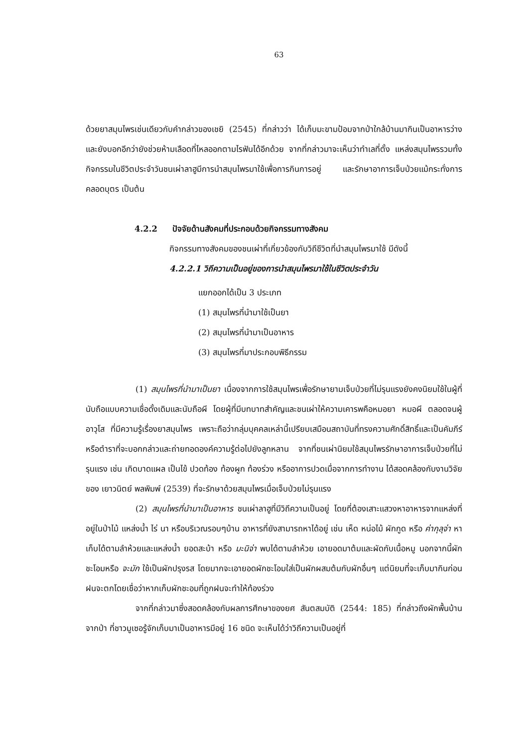63
ด้วยยาสมุนไพรเช่นเดียวกับคำกล่าวของเชยิ (2545) ที่กล่าวว่า ได้เก็บมะขามป้อมจากป่าใกล้บ้านมากินเป็นอาหารว่างและยังบอกอีกว่ายังช่วยห้ามเลือดที่ไหลออกตามไรฟันได้อีกด้วย จากที่กล่าวมาจะเห็นว่าทำเลที่ตั้ง แหล่งสมุนไพรรวมทั้งกิจกรรมในชีวิตประจำวันชนเผ่าลาฮูมีการนำสมุนไพรมาใช้เพื่อการกินการอยู่ และรักษาอาการเจ็บป่วยแม้กระทั่งการคลอดบุตร เป็นต้น
4.2.2 ปัจจัยด้านสังคมที่ประกอบด้วยกิจกรรมทางสังคม
กิจกรรมทางสังคมของชนเผ่าที่เกี่ยวข้องกับวิถีชีวิตที่นำสมุนไพรมาใช้ มีดังนี้
4.2.2.1 วิถีความเป็นอยู่ของการนำสมุนไพรมาใช้ในชีวิตประจำวัน
แยกออกได้เป็น 3 ประเภท
(1) สมุนไพรที่นำมาใช้เป็นยา
(2) สมุนไพรที่นำมาเป็นอาหาร
(3) สมุนไพรที่มาประกอบพิธีกรรม
(1) สมุนไพรที่นำมาเป็นยา เนื่องจากการใช้สมุนไพรเพื่อรักษายามเจ็บป่วยที่ไม่รุนแรงยังคงนิยมใช้ในผู้ที่นับถือแบบความเชื่อดั้งเดิมและนับถือผี โดยผู้ที่มีบทบาทสำคัญและชนเผ่าให้ความเคารพคือหมอยา หมอผี ตลอดจนผู้อาวุโส ที่มีความรู้เรื่องยาสมุนไพร เพราะถือว่ากลุ่มบุคคลเหล่านี้เปรียบเสมือนสถาบันที่ทรงความศักดิ์สิทธิ์และเป็นคัมภีร์หรือตำราที่จะบอกกล่าวและถ่ายทอดองค์ความรู้ต่อไปยังลูกหลาน จากที่ชนเผ่านิยมใช้สมุนไพรรักษาอาการเจ็บป่วยที่ไม่รุนแรง เช่น เกิดบาดแผล เป็นไข้ ปวดท้อง ท้องผูก ท้องร่วง หรืออาการปวดเมื่อจากการทำงาน ได้สอดคล้องกับงานวิจัยของ เยาวนิตย์ พลพิมพ์ (2539) ที่จะรักษาด้วยสมุนไพรเมื่อเจ็บป่วยไม่รุนแรง
(2) สมุนไพรที่นำมาเป็นอาหาร ชนเผ่าลาฮูที่มีวิถีความเป็นอยู่ โดยที่ต้องเสาะแสวงหาอาหารจากแหล่งที่อยู่ในป่าไม้ แหล่งน้ำ ไร่ นา หรือบริเวณรอบๆบ้าน อาหารที่ยังสามารถหาได้อยู่ เช่น เห็ด หน่อไม้ ผักกูด หรือ ค่ากุลุจ่า หาเก็บได้ตามลำห้วยและแหล่งน้ำ ยอดสะบ้า หรือ มะนิจ่า พบได้ตามลำห้วย เอายอดมาต้มและผัดกับเนื้อหมู นอกจากนี้ผักชะโอมหรือ จะมัก ใช้เป็นผักปรุงรส โดยมากจะเอายอดผักชะโอมใส่เป็นผักผสมต้มกับผักอื่นๆ แต่นิยมที่จะเก็บมากินก่อนฝนจะตกโดยเชื่อว่าหากเก็บผักชะอมที่ถูกฝนจะทำให้ท้องร่วง
จากที่กล่าวมาซึ่งสอดคล้องกับผลการศึกษาของยศ สันตสมบัติ (2544: 185) ที่กล่าวถึงผักพื้นบ้านจากป่า ที่ชาวมูเซอรู้จักเก็บมาเป็นอาหารมีอยู่ 16 ชนิด จะเห็นได้ว่าวิถีความเป็นอยู่ที่